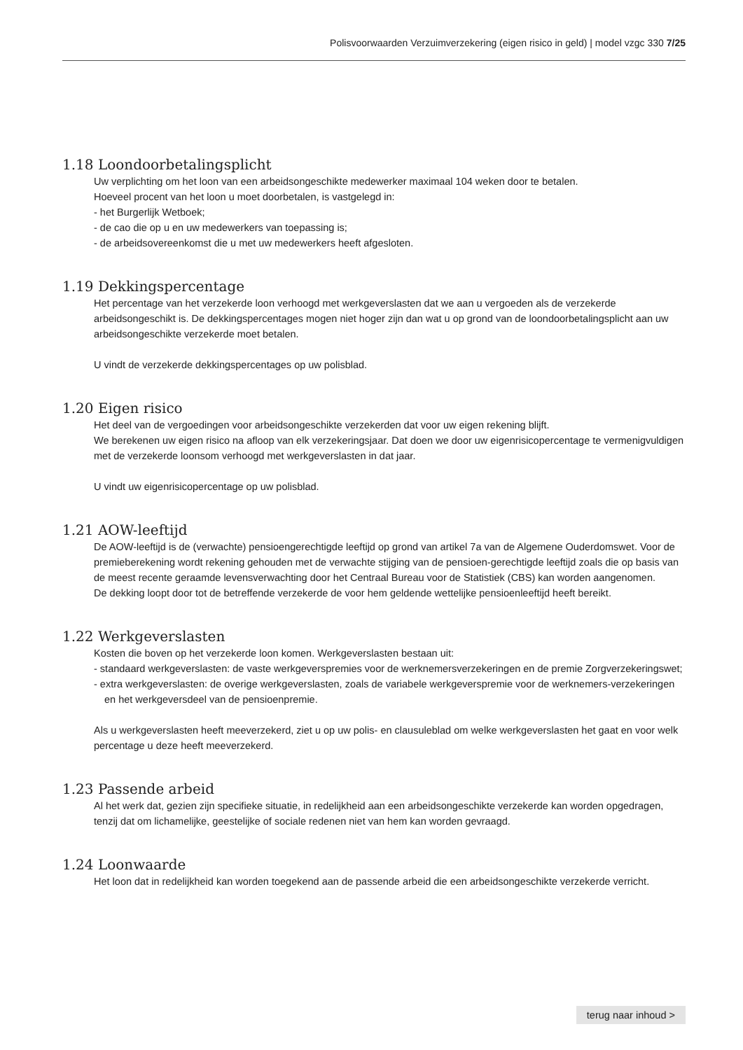Polisvoorwaarden Verzuimverzekering (eigen risico in geld) | model vzgc 330 7/25
1.18 Loondoorbetalingsplicht
Uw verplichting om het loon van een arbeidsongeschikte medewerker maximaal 104 weken door te betalen.
Hoeveel procent van het loon u moet doorbetalen, is vastgelegd in:
- het Burgerlijk Wetboek;
- de cao die op u en uw medewerkers van toepassing is;
- de arbeidsovereenkomst die u met uw medewerkers heeft afgesloten.
1.19 Dekkingspercentage
Het percentage van het verzekerde loon verhoogd met werkgeverslasten dat we aan u vergoeden als de verzekerde arbeidsongeschikt is. De dekkingspercentages mogen niet hoger zijn dan wat u op grond van de loondoorbetalingsplicht aan uw arbeidsongeschikte verzekerde moet betalen.
U vindt de verzekerde dekkingspercentages op uw polisblad.
1.20 Eigen risico
Het deel van de vergoedingen voor arbeidsongeschikte verzekerden dat voor uw eigen rekening blijft.
We berekenen uw eigen risico na afloop van elk verzekeringsjaar. Dat doen we door uw eigenrisicopercentage te vermenigvuldigen met de verzekerde loonsom verhoogd met werkgeverslasten in dat jaar.
U vindt uw eigenrisicopercentage op uw polisblad.
1.21 AOW-leeftijd
De AOW-leeftijd is de (verwachte) pensioengerechtigde leeftijd op grond van artikel 7a van de Algemene Ouderdomswet. Voor de premieberekening wordt rekening gehouden met de verwachte stijging van de pensioen-gerechtigde leeftijd zoals die op basis van de meest recente geraamde levensverwachting door het Centraal Bureau voor de Statistiek (CBS) kan worden aangenomen.
De dekking loopt door tot de betreffende verzekerde de voor hem geldende wettelijke pensioenleeftijd heeft bereikt.
1.22 Werkgeverslasten
Kosten die boven op het verzekerde loon komen. Werkgeverslasten bestaan uit:
- standaard werkgeverslasten: de vaste werkgeverspremies voor de werknemersverzekeringen en de premie Zorgverzekeringswet;
- extra werkgeverslasten: de overige werkgeverslasten, zoals de variabele werkgeverspremie voor de werknemers-verzekeringen en het werkgeversdeel van de pensioenpremie.
Als u werkgeverslasten heeft meeverzekerd, ziet u op uw polis- en clausuleblad om welke werkgeverslasten het gaat en voor welk percentage u deze heeft meeverzekerd.
1.23 Passende arbeid
Al het werk dat, gezien zijn specifieke situatie, in redelijkheid aan een arbeidsongeschikte verzekerde kan worden opgedragen, tenzij dat om lichamelijke, geestelijke of sociale redenen niet van hem kan worden gevraagd.
1.24 Loonwaarde
Het loon dat in redelijkheid kan worden toegekend aan de passende arbeid die een arbeidsongeschikte verzekerde verricht.
terug naar inhoud >